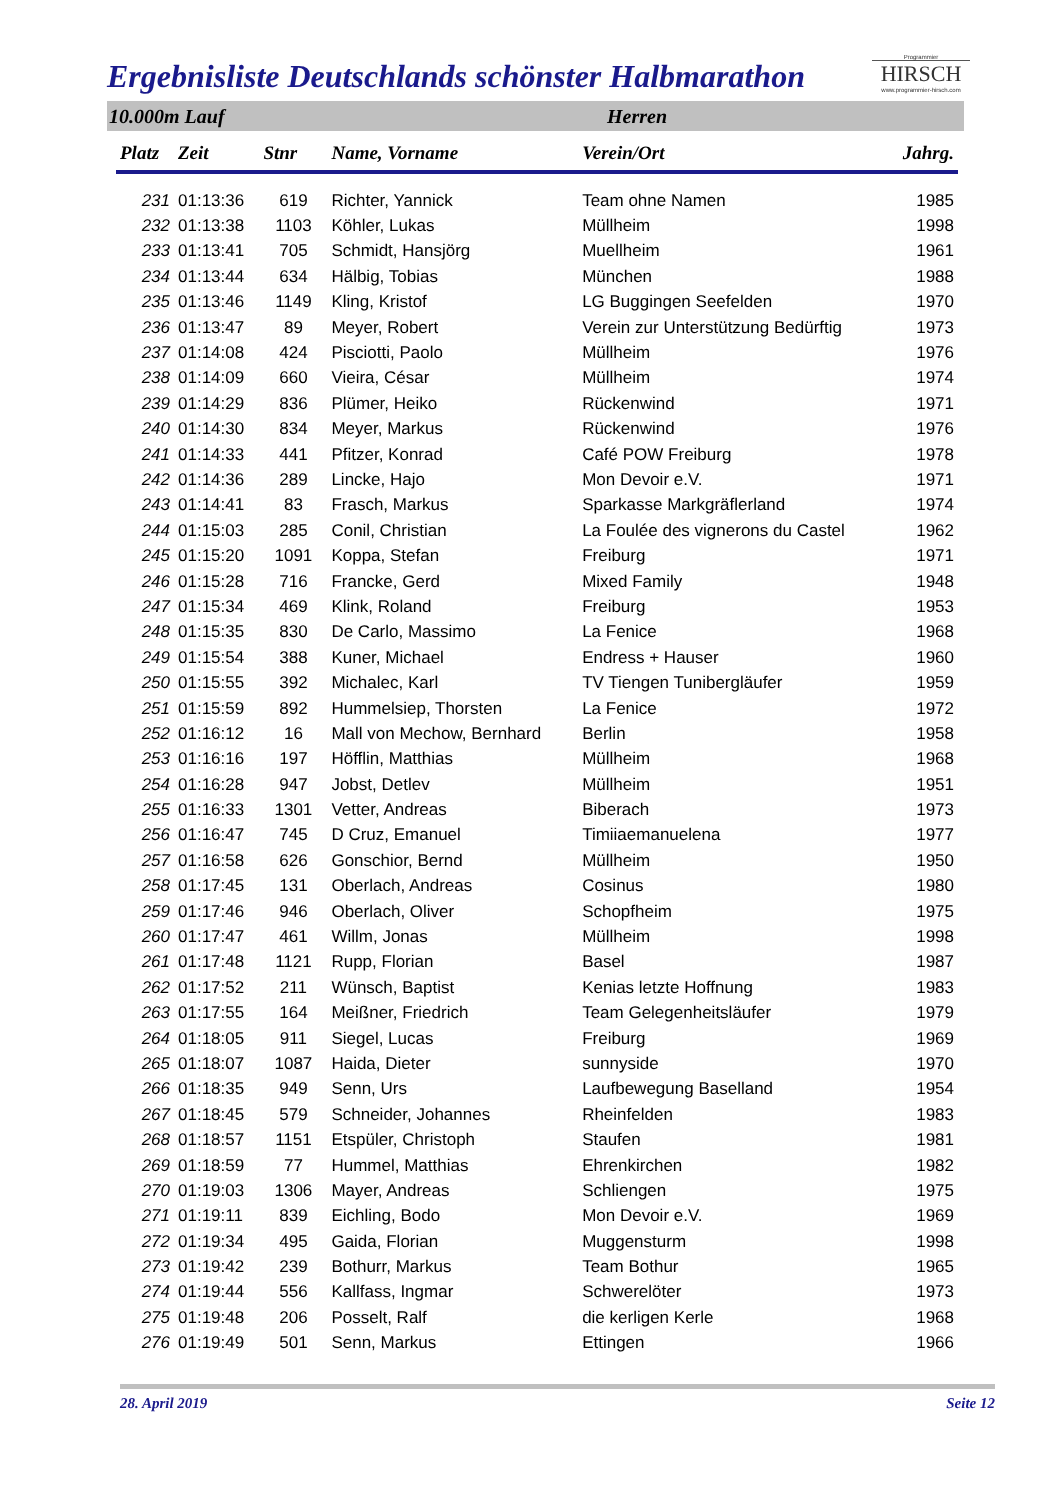Ergebnisliste Deutschlands schönster Halbmarathon
Programmier
HIRSCH
www.programmier-hirsch.com
10.000m Lauf Herren
| Platz | Zeit | Stnr | Name, Vorname | Verein/Ort | Jahrg. |
| --- | --- | --- | --- | --- | --- |
| 231 | 01:13:36 | 619 | Richter, Yannick | Team ohne Namen | 1985 |
| 232 | 01:13:38 | 1103 | Köhler, Lukas | Müllheim | 1998 |
| 233 | 01:13:41 | 705 | Schmidt, Hansjörg | Muellheim | 1961 |
| 234 | 01:13:44 | 634 | Hälbig, Tobias | München | 1988 |
| 235 | 01:13:46 | 1149 | Kling, Kristof | LG Buggingen Seefelden | 1970 |
| 236 | 01:13:47 | 89 | Meyer, Robert | Verein zur Unterstützung Bedürftig | 1973 |
| 237 | 01:14:08 | 424 | Pisciotti, Paolo | Müllheim | 1976 |
| 238 | 01:14:09 | 660 | Vieira, César | Müllheim | 1974 |
| 239 | 01:14:29 | 836 | Plümer, Heiko | Rückenwind | 1971 |
| 240 | 01:14:30 | 834 | Meyer, Markus | Rückenwind | 1976 |
| 241 | 01:14:33 | 441 | Pfitzer, Konrad | Café POW Freiburg | 1978 |
| 242 | 01:14:36 | 289 | Lincke, Hajo | Mon Devoir e.V. | 1971 |
| 243 | 01:14:41 | 83 | Frasch, Markus | Sparkasse Markgräflerland | 1974 |
| 244 | 01:15:03 | 285 | Conil, Christian | La Foulée des vignerons du Castel | 1962 |
| 245 | 01:15:20 | 1091 | Koppa, Stefan | Freiburg | 1971 |
| 246 | 01:15:28 | 716 | Francke, Gerd | Mixed Family | 1948 |
| 247 | 01:15:34 | 469 | Klink, Roland | Freiburg | 1953 |
| 248 | 01:15:35 | 830 | De Carlo, Massimo | La Fenice | 1968 |
| 249 | 01:15:54 | 388 | Kuner, Michael | Endress + Hauser | 1960 |
| 250 | 01:15:55 | 392 | Michalec, Karl | TV Tiengen Tunibergläufer | 1959 |
| 251 | 01:15:59 | 892 | Hummelsiep, Thorsten | La Fenice | 1972 |
| 252 | 01:16:12 | 16 | Mall von Mechow, Bernhard | Berlin | 1958 |
| 253 | 01:16:16 | 197 | Höfflin, Matthias | Müllheim | 1968 |
| 254 | 01:16:28 | 947 | Jobst, Detlev | Müllheim | 1951 |
| 255 | 01:16:33 | 1301 | Vetter, Andreas | Biberach | 1973 |
| 256 | 01:16:47 | 745 | D Cruz, Emanuel | Timiiaemanuelena | 1977 |
| 257 | 01:16:58 | 626 | Gonschior, Bernd | Müllheim | 1950 |
| 258 | 01:17:45 | 131 | Oberlach, Andreas | Cosinus | 1980 |
| 259 | 01:17:46 | 946 | Oberlach, Oliver | Schopfheim | 1975 |
| 260 | 01:17:47 | 461 | Willm, Jonas | Müllheim | 1998 |
| 261 | 01:17:48 | 1121 | Rupp, Florian | Basel | 1987 |
| 262 | 01:17:52 | 211 | Wünsch, Baptist | Kenias letzte Hoffnung | 1983 |
| 263 | 01:17:55 | 164 | Meißner, Friedrich | Team Gelegenheitsläufer | 1979 |
| 264 | 01:18:05 | 911 | Siegel, Lucas | Freiburg | 1969 |
| 265 | 01:18:07 | 1087 | Haida, Dieter | sunnyside | 1970 |
| 266 | 01:18:35 | 949 | Senn, Urs | Laufbewegung Baselland | 1954 |
| 267 | 01:18:45 | 579 | Schneider, Johannes | Rheinfelden | 1983 |
| 268 | 01:18:57 | 1151 | Etspüler, Christoph | Staufen | 1981 |
| 269 | 01:18:59 | 77 | Hummel, Matthias | Ehrenkirchen | 1982 |
| 270 | 01:19:03 | 1306 | Mayer, Andreas | Schliengen | 1975 |
| 271 | 01:19:11 | 839 | Eichling, Bodo | Mon Devoir e.V. | 1969 |
| 272 | 01:19:34 | 495 | Gaida, Florian | Muggensturm | 1998 |
| 273 | 01:19:42 | 239 | Bothurr, Markus | Team Bothur | 1965 |
| 274 | 01:19:44 | 556 | Kallfass, Ingmar | Schwerelöter | 1973 |
| 275 | 01:19:48 | 206 | Posselt, Ralf | die kerligen Kerle | 1968 |
| 276 | 01:19:49 | 501 | Senn, Markus | Ettingen | 1966 |
28. April 2019 Seite 12